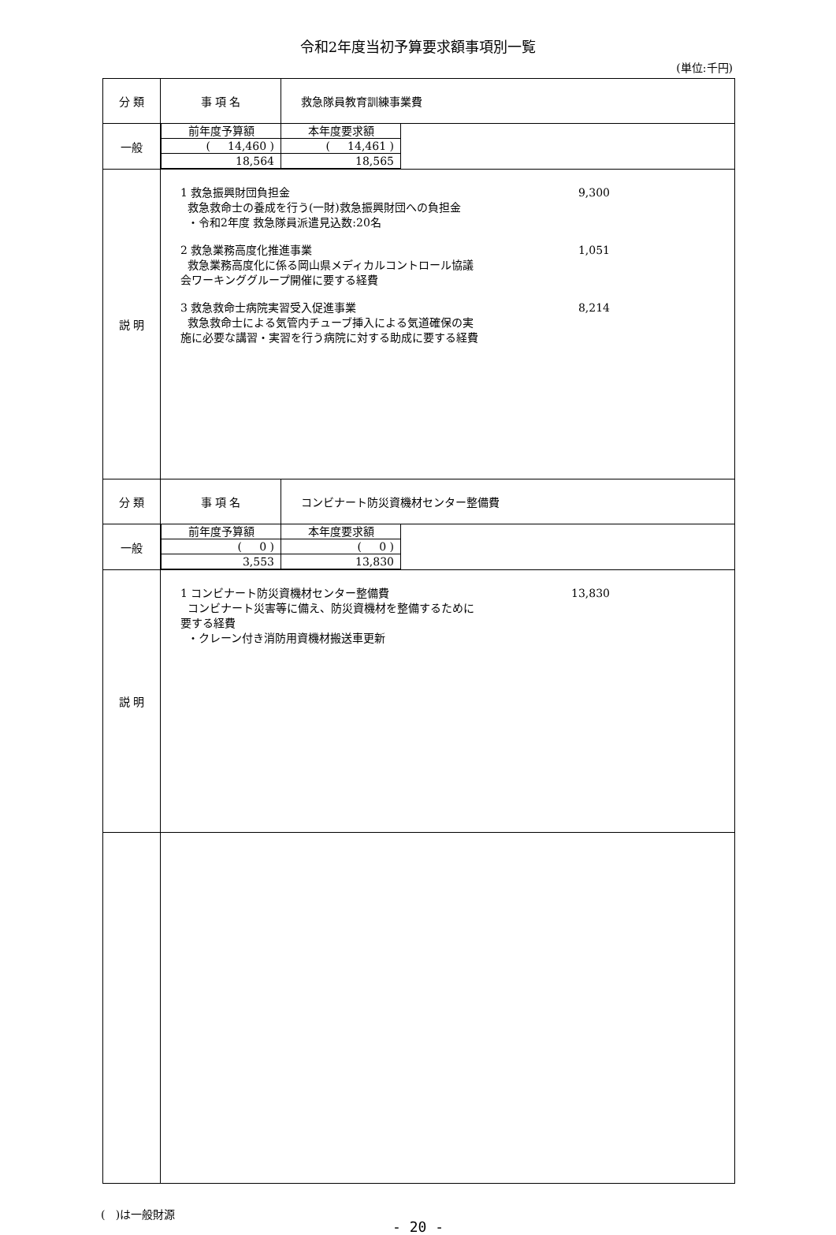令和2年度当初予算要求額事項別一覧
(単位:千円)
| 分 類 | 事 項 名 | 救急隊員教育訓練事業費 |
| 一般 | / 前年度予算額 / 本年度要求額 / / ( 14,460 ) / ( 14,461 ) / / 18,564 / 18,565 / | |
| 説 明 | 1 救急振興財団負担金 9,300 救急救命士の養成を行う(一財)救急振興財団への負担金 ・令和2年度 救急隊員派遣見込数:20名 2 救急業務高度化推進事業 1,051 救急業務高度化に係る岡山県メディカルコントロール協議 会ワーキンググループ開催に要する経費 3 救急救命士病院実習受入促進事業 8,214 救急救命士による気管内チューブ挿入による気道確保の実 施に必要な講習・実習を行う病院に対する助成に要する経費 | |
| 分 類 | 事 項 名 | コンビナート防災資機材センター整備費 |
| 一般 | / 前年度予算額 / 本年度要求額 / / ( 0 ) / ( 0 ) / / 3,553 / 13,830 / | |
| 説 明 | 1 コンビナート防災資機材センター整備費 13,830 コンビナート災害等に備え、防災資機材を整備するために 要する経費 ・クレーン付き消防用資機材搬送車更新 | |
( )は一般財源
- 20 -